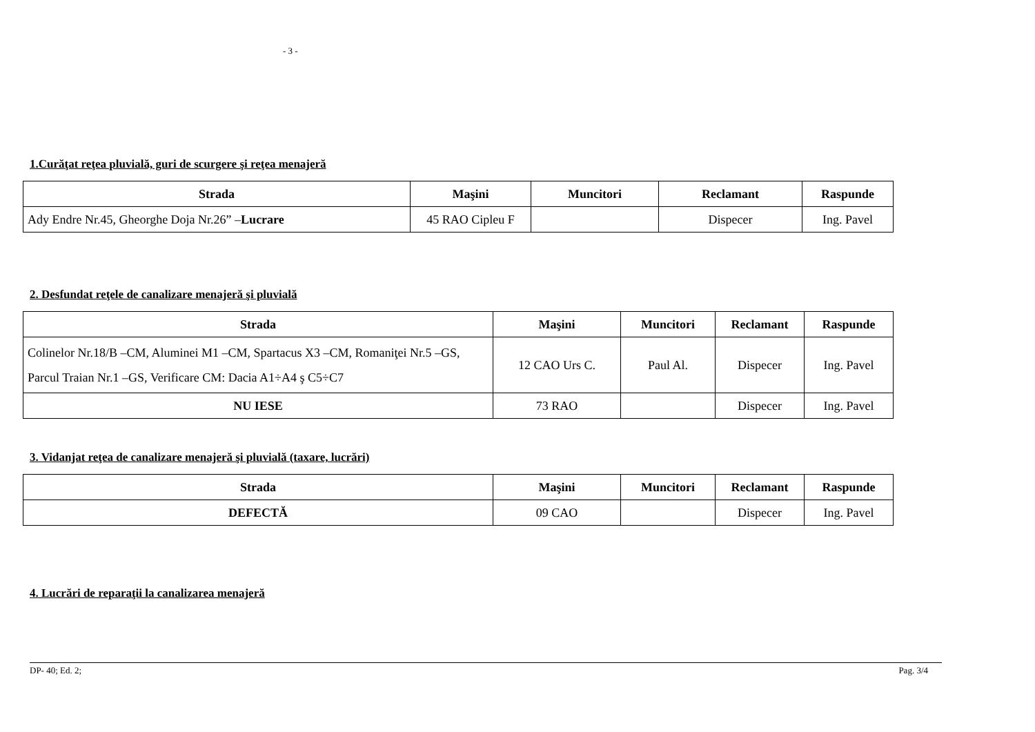- 3 -
1.Curăţat reţea pluvială, guri de scurgere şi reţea menajeră
| Strada | Maşini | Muncitori | Reclamant | Raspunde |
| --- | --- | --- | --- | --- |
| Ady Endre Nr.45, Gheorghe Doja Nr.26” – Lucrare | 45 RAO Cipleu F | | Dispecer | Ing. Pavel |
2. Desfundat reţele de canalizare menajeră şi pluvială
| Strada | Maşini | Muncitori | Reclamant | Raspunde |
| --- | --- | --- | --- | --- |
| Colinelor Nr.18/B –CM, Aluminei M1 –CM, Spartacus X3 –CM, Romaniţei Nr.5 –GS, Parcul Traian Nr.1 –GS, Verificare CM: Dacia A1÷A4 ş C5÷C7 | 12 CAO Urs C. | Paul Al. | Dispecer | Ing. Pavel |
| NU IESE | 73 RAO | | Dispecer | Ing. Pavel |
3. Vidanjat reţea de canalizare menajeră şi pluvială (taxare, lucrări)
| Strada | Maşini | Muncitori | Reclamant | Raspunde |
| --- | --- | --- | --- | --- |
| DEFECTĂ | 09 CAO | | Dispecer | Ing. Pavel |
4. Lucrări de reparaţii la canalizarea menajeră
DP- 40; Ed. 2; Pag. 3/4